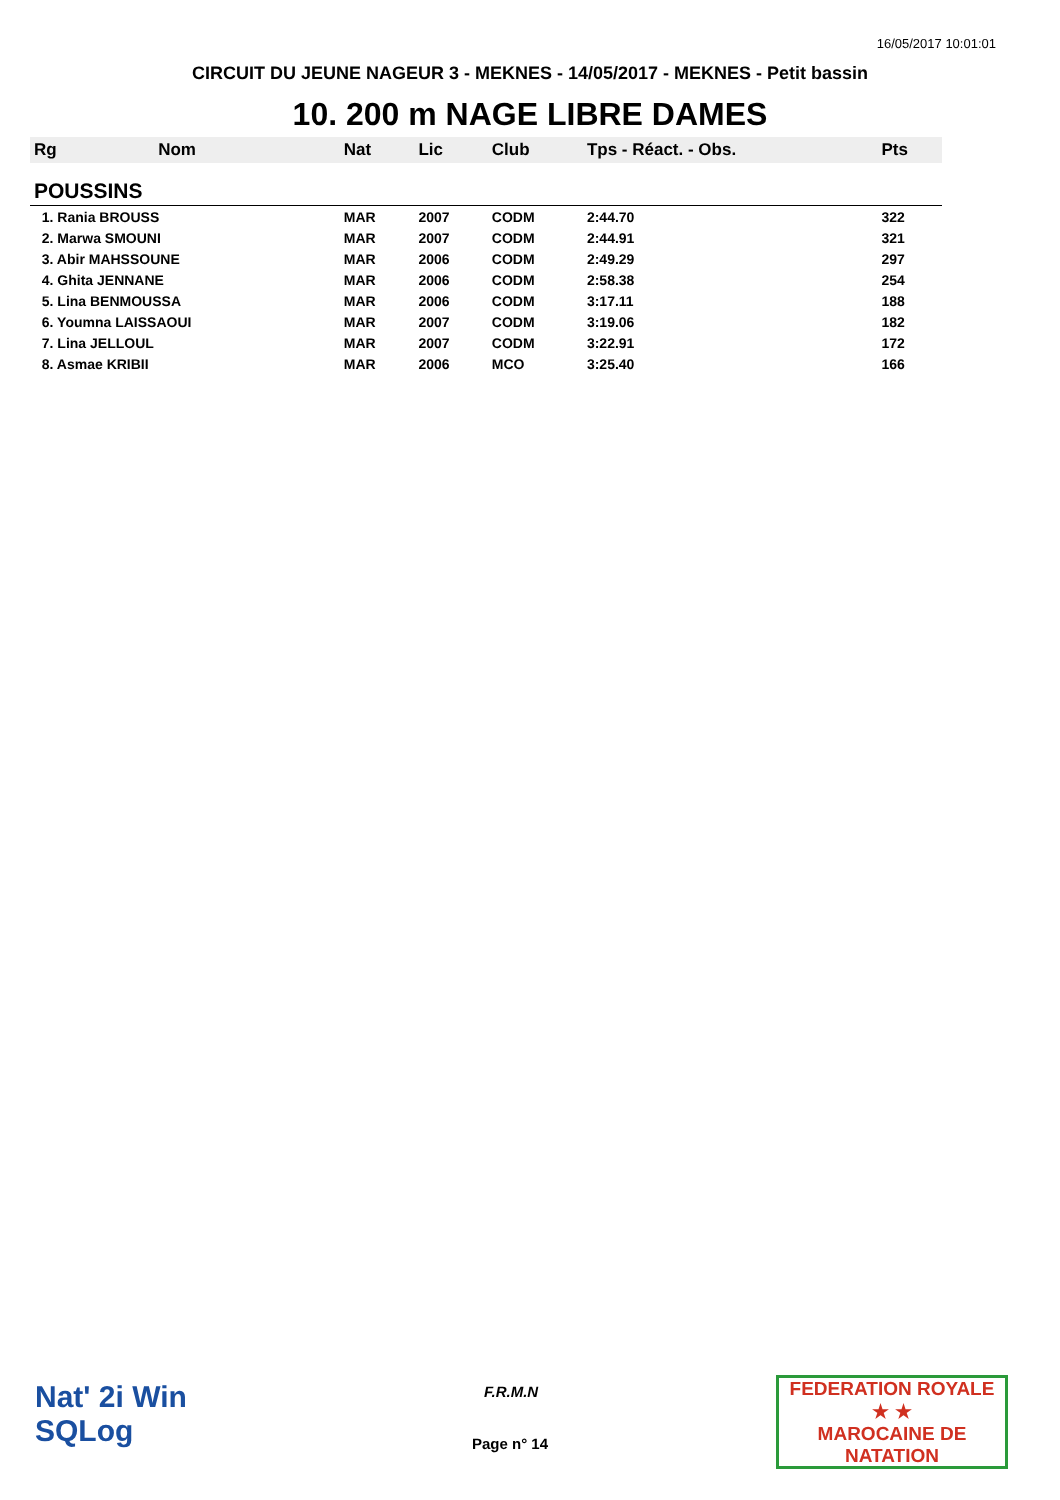16/05/2017 10:01:01
CIRCUIT DU JEUNE NAGEUR 3 - MEKNES - 14/05/2017 - MEKNES - Petit bassin
10. 200 m NAGE LIBRE DAMES
| Rg | Nom | Nat | Lic | Club | Tps - Réact. - Obs. | Pts |
| POUSSINS | | | | | | |
| 1. Rania BROUSS | | MAR | 2007 | CODM | 2:44.70 | 322 |
| 2. Marwa SMOUNI | | MAR | 2007 | CODM | 2:44.91 | 321 |
| 3. Abir MAHSSOUNE | | MAR | 2006 | CODM | 2:49.29 | 297 |
| 4. Ghita JENNANE | | MAR | 2006 | CODM | 2:58.38 | 254 |
| 5. Lina BENMOUSSA | | MAR | 2006 | CODM | 3:17.11 | 188 |
| 6. Youmna LAISSAOUI | | MAR | 2007 | CODM | 3:19.06 | 182 |
| 7. Lina JELLOUL | | MAR | 2007 | CODM | 3:22.91 | 172 |
| 8. Asmae KRIBII | | MAR | 2006 | MCO | 3:25.40 | 166 |
Nat' 2i Win
SQLog
F.R.M.N
Page n° 14
FEDERATION ROYALE
★ ★
MAROCAINE DE NATATION